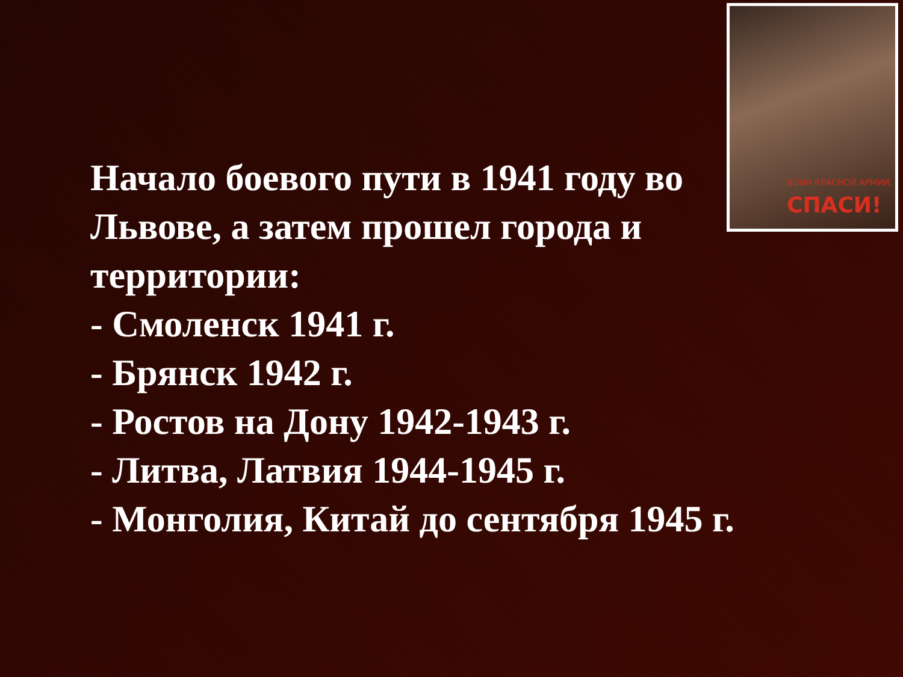ВОИН КРАСНОЙ АРМИИ,
СПАСИ!
Начало боевого пути в 1941 году во Львове, а затем прошел города и территории:
- Смоленск 1941 г.
- Брянск 1942 г.
- Ростов на Дону 1942-1943 г.
- Литва, Латвия 1944-1945 г.
- Монголия, Китай до сентября 1945 г.